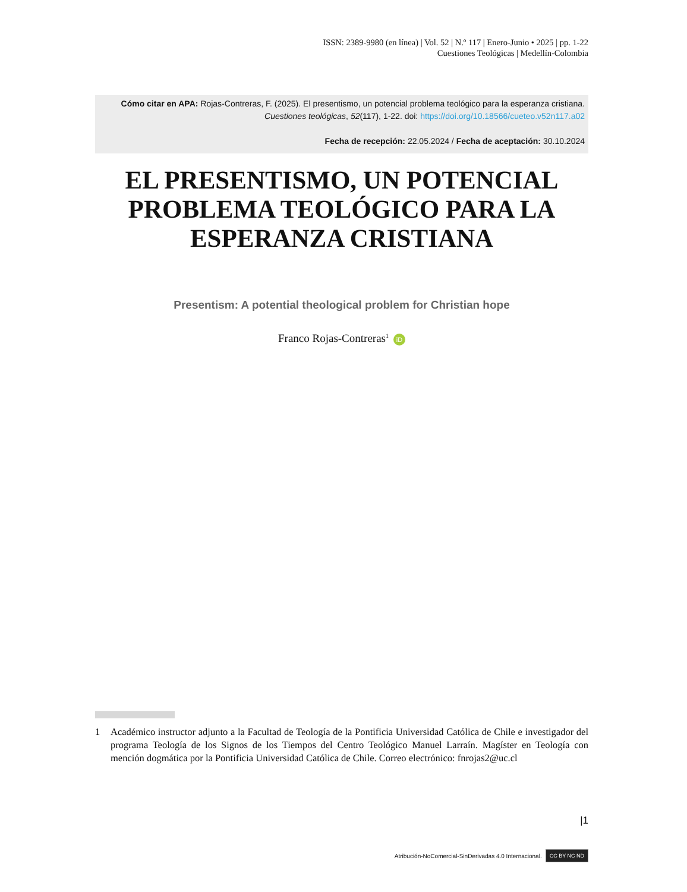ISSN: 2389-9980 (en línea) | Vol. 52 | N.º 117 | Enero-Junio • 2025 | pp. 1-22
Cuestiones Teológicas | Medellín-Colombia
Cómo citar en APA: Rojas-Contreras, F. (2025). El presentismo, un potencial problema teológico para la esperanza cristiana.
Cuestiones teológicas, 52(117), 1-22. doi: https://doi.org/10.18566/cueteo.v52n117.a02
Fecha de recepción: 22.05.2024 / Fecha de aceptación: 30.10.2024
EL PRESENTISMO, UN POTENCIAL PROBLEMA TEOLÓGICO PARA LA ESPERANZA CRISTIANA
Presentism: A potential theological problem for Christian hope
Franco Rojas-Contreras<sup>1</sup> iD
1 Académico instructor adjunto a la Facultad de Teología de la Pontificia Universidad Católica de Chile e investigador del programa Teología de los Signos de los Tiempos del Centro Teológico Manuel Larraín. Magíster en Teología con mención dogmática por la Pontificia Universidad Católica de Chile. Correo electrónico: fnrojas2@uc.cl
|1
Atribución-NoComercial-SinDerivadas 4.0 Internacional. CC BY NC ND